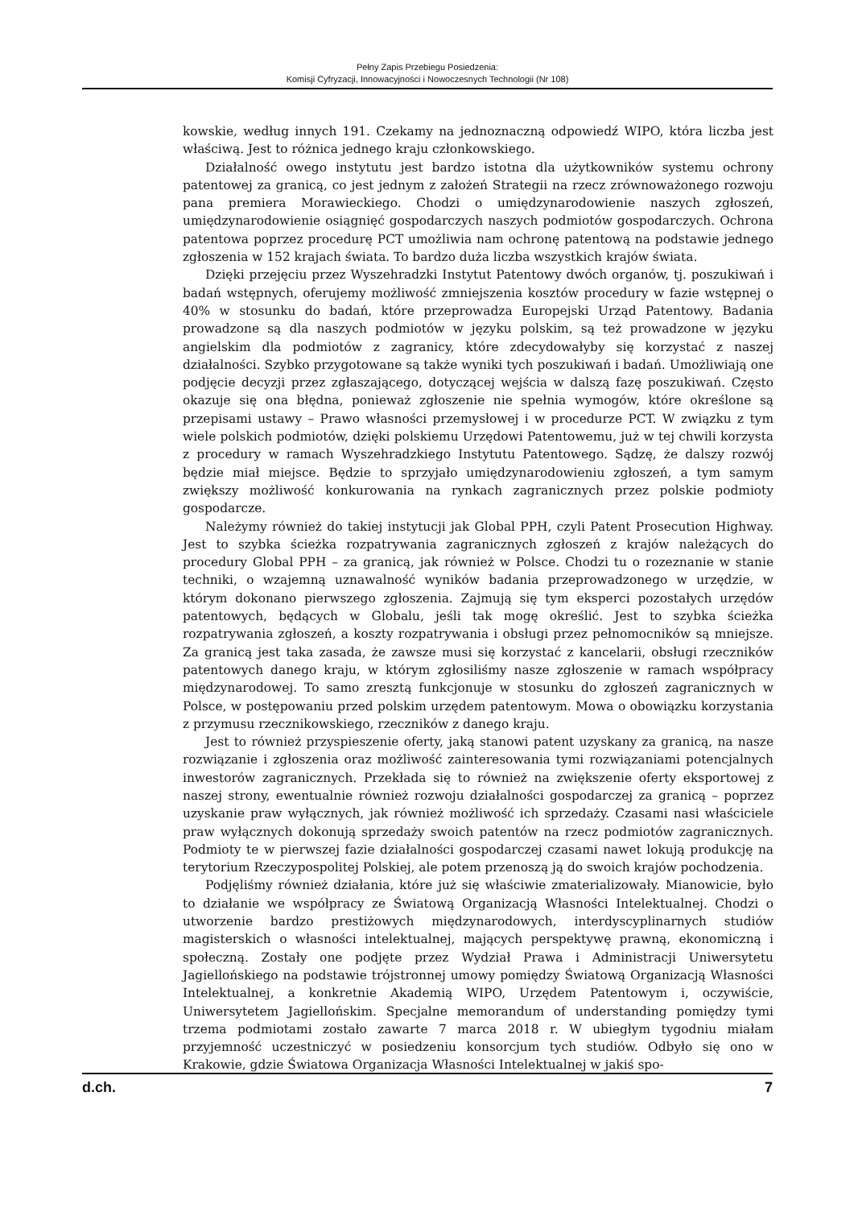Pełny Zapis Przebiegu Posiedzenia:
Komisji Cyfryzacji, Innowacyjności i Nowoczesnych Technologii (Nr 108)
kowskie, według innych 191. Czekamy na jednoznaczną odpowiedź WIPO, która liczba jest właściwą. Jest to różnica jednego kraju członkowskiego.
Działalność owego instytutu jest bardzo istotna dla użytkowników systemu ochrony patentowej za granicą, co jest jednym z założeń Strategii na rzecz zrównoważonego rozwoju pana premiera Morawieckiego. Chodzi o umiędzynarodowienie naszych zgłoszeń, umiędzynarodowienie osiągnięć gospodarczych naszych podmiotów gospodarczych. Ochrona patentowa poprzez procedurę PCT umożliwia nam ochronę patentową na podstawie jednego zgłoszenia w 152 krajach świata. To bardzo duża liczba wszystkich krajów świata.
Dzięki przejęciu przez Wyszehradzki Instytut Patentowy dwóch organów, tj. poszukiwań i badań wstępnych, oferujemy możliwość zmniejszenia kosztów procedury w fazie wstępnej o 40% w stosunku do badań, które przeprowadza Europejski Urząd Patentowy. Badania prowadzone są dla naszych podmiotów w języku polskim, są też prowadzone w języku angielskim dla podmiotów z zagranicy, które zdecydowałyby się korzystać z naszej działalności. Szybko przygotowane są także wyniki tych poszukiwań i badań. Umożliwiają one podjęcie decyzji przez zgłaszającego, dotyczącej wejścia w dalszą fazę poszukiwań. Często okazuje się ona błędna, ponieważ zgłoszenie nie spełnia wymogów, które określone są przepisami ustawy – Prawo własności przemysłowej i w procedurze PCT. W związku z tym wiele polskich podmiotów, dzięki polskiemu Urzędowi Patentowemu, już w tej chwili korzysta z procedury w ramach Wyszehradzkiego Instytutu Patentowego. Sądzę, że dalszy rozwój będzie miał miejsce. Będzie to sprzyjało umiędzynarodowieniu zgłoszeń, a tym samym zwiększy możliwość konkurowania na rynkach zagranicznych przez polskie podmioty gospodarcze.
Należymy również do takiej instytucji jak Global PPH, czyli Patent Prosecution Highway. Jest to szybka ścieżka rozpatrywania zagranicznych zgłoszeń z krajów należących do procedury Global PPH – za granicą, jak również w Polsce. Chodzi tu o rozeznanie w stanie techniki, o wzajemną uznawalność wyników badania przeprowadzonego w urzędzie, w którym dokonano pierwszego zgłoszenia. Zajmują się tym eksperci pozostałych urzędów patentowych, będących w Globalu, jeśli tak mogę określić. Jest to szybka ścieżka rozpatrywania zgłoszeń, a koszty rozpatrywania i obsługi przez pełnomocników są mniejsze. Za granicą jest taka zasada, że zawsze musi się korzystać z kancelarii, obsługi rzeczników patentowych danego kraju, w którym zgłosiliśmy nasze zgłoszenie w ramach współpracy międzynarodowej. To samo zresztą funkcjonuje w stosunku do zgłoszeń zagranicznych w Polsce, w postępowaniu przed polskim urzędem patentowym. Mowa o obowiązku korzystania z przymusu rzecznikowskiego, rzeczników z danego kraju.
Jest to również przyspieszenie oferty, jaką stanowi patent uzyskany za granicą, na nasze rozwiązanie i zgłoszenia oraz możliwość zainteresowania tymi rozwiązaniami potencjalnych inwestorów zagranicznych. Przekłada się to również na zwiększenie oferty eksportowej z naszej strony, ewentualnie również rozwoju działalności gospodarczej za granicą – poprzez uzyskanie praw wyłącznych, jak również możliwość ich sprzedaży. Czasami nasi właściciele praw wyłącznych dokonują sprzedaży swoich patentów na rzecz podmiotów zagranicznych. Podmioty te w pierwszej fazie działalności gospodarczej czasami nawet lokują produkcję na terytorium Rzeczypospolitej Polskiej, ale potem przenoszą ją do swoich krajów pochodzenia.
Podjęliśmy również działania, które już się właściwie zmaterializowały. Mianowicie, było to działanie we współpracy ze Światową Organizacją Własności Intelektualnej. Chodzi o utworzenie bardzo prestiżowych międzynarodowych, interdyscyplinarnych studiów magisterskich o własności intelektualnej, mających perspektywę prawną, ekonomiczną i społeczną. Zostały one podjęte przez Wydział Prawa i Administracji Uniwersytetu Jagiellońskiego na podstawie trójstronnej umowy pomiędzy Światową Organizacją Własności Intelektualnej, a konkretnie Akademią WIPO, Urzędem Patentowym i, oczywiście, Uniwersytetem Jagiellońskim. Specjalne memorandum of understanding pomiędzy tymi trzema podmiotami zostało zawarte 7 marca 2018 r. W ubiegłym tygodniu miałam przyjemność uczestniczyć w posiedzeniu konsorcjum tych studiów. Odbyło się ono w Krakowie, gdzie Światowa Organizacja Własności Intelektualnej w jakiś spo-
d.ch. 7